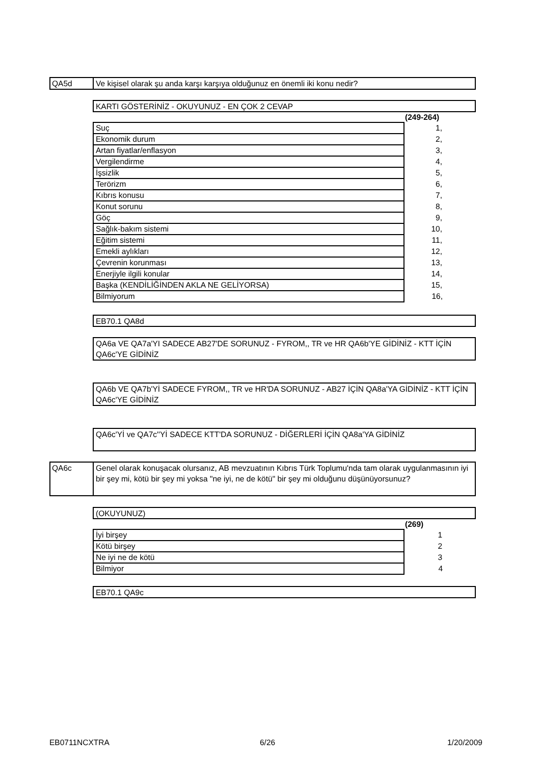QA5d Ve kişisel olarak şu anda karşı karşıya olduğunuz en önemli iki konu nedir?
KARTI GÖSTERİNİZ - OKUYUNUZ - EN ÇOK 2 CEVAP
| | (249-264) |
| --- | --- |
| Suç | 1, |
| Ekonomik durum | 2, |
| Artan fiyatlar/enflasyon | 3, |
| Vergilendirme | 4, |
| İşsizlik | 5, |
| Terörizm | 6, |
| Kıbrıs konusu | 7, |
| Konut sorunu | 8, |
| Göç | 9, |
| Sağlık-bakım sistemi | 10, |
| Eğitim sistemi | 11, |
| Emekli aylıkları | 12, |
| Çevrenin korunması | 13, |
| Enerjiyle ilgili konular | 14, |
| Başka (KENDİLİĞİNDEN AKLA NE GELİYORSA) | 15, |
| Bilmiyorum | 16, |
EB70.1 QA8d
QA6a VE QA7a'YI SADECE AB27'DE SORUNUZ - FYROM,, TR ve HR QA6b'YE GİDİNİZ - KTT İÇİN QA6c'YE GİDİNİZ
QA6b VE QA7b'Yİ SADECE FYROM,, TR ve HR'DA SORUNUZ - AB27 İÇİN QA8a'YA GİDİNİZ - KTT İÇİN QA6c'YE GİDİNİZ
QA6c'Yİ ve QA7c''Yİ SADECE KTT'DA SORUNUZ - DİĞERLERİ İÇİN QA8a'YA GİDİNİZ
QA6c
Genel olarak konuşacak olursanız, AB mevzuatının Kıbrıs Türk Toplumu'nda tam olarak uygulanmasının iyi bir şey mi, kötü bir şey mi yoksa "ne iyi, ne de kötü" bir şey mi olduğunu düşünüyorsunuz?
(OKUYUNUZ)
| | (269) |
| --- | --- |
| İyi birşey | 1 |
| Kötü birşey | 2 |
| Ne iyi ne de kötü | 3 |
| Bilmiyor | 4 |
EB70.1 QA9c
EB0711NCXTRA 6/26 1/20/2009